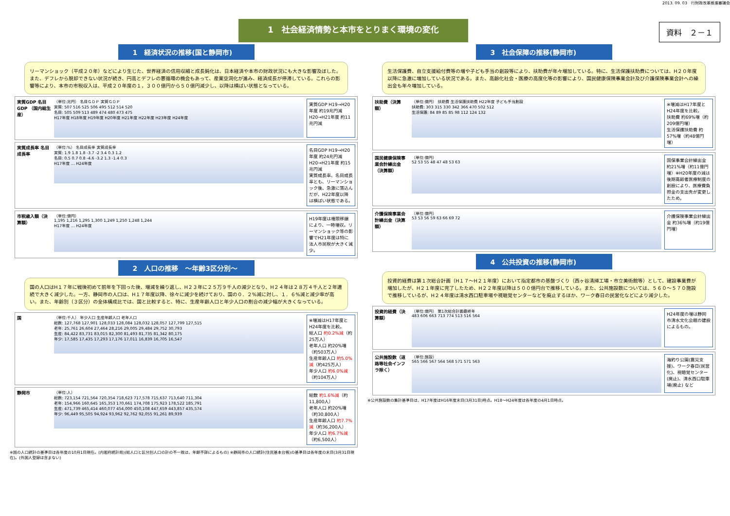2013. 09. 03　行財政改革推進審議会
1　社会経済情勢と本市をとりまく環境の変化
資料　２－１
1　経済状況の推移(国と静岡市)
リーマンショック（平成２０年）などにより生じた、世界経済の信用収縮と成長鈍化は、日本経済や本市の財政状況にも大きな影響及ぼした。また、デフレから脱却できない状況が続き、円高とデフレの悪循環の機会もあって、産業空洞化が進み、経済成長が停滞している。これらの影響等により、本市の市税収入は、平成２０年度の１，３００億円から５０億円減少し、以降は横ばい状態となっている。
実質GDP 名目GDP （国内総生産）
（単位:兆円） 名目ＧＤＰ 実質ＧＤＰ
実質: 507 516 525 506 495 512 514 520
名目: 505 509 513 489 474 480 473 475
H17年度 H18年度 H19年度 H20年度 H21年度 H22年度 H23年度 H24年度
実質GDP H19→H20年度 約19兆円減 H20→H21年度 約11兆円減
実質成長率 名目成長率
（単位:%） 名目成長率 実質成長率
実質: 1.9 1.8 1.8 -3.7 -2 3.4 0.3 1.2
名目: 0.5 0.7 0.8 -4.6 -3.2 1.3 -1.4 0.3
H17年度 … H24年度
名目GDP H19→H20年度 約24兆円減 H20→H21年度 約15兆円減
実質成長率、名目成長率とも、リーマンショック後、急激に落込んだが、H22年度以降は横ばい状態である。
市税歳入額（決算額）
（単位:億円）
1,195 1,216 1,295 1,300 1,249 1,250 1,248 1,244
H17年度 … H24年度
H19年度は権限移譲により、一時増収。リーマンショック等の影響でH21年度は特に法人市民税が大きく減少。
2　人口の推移　～年齢3区分別～
国の人口はH１７年に戦後初めて前年を下回った後、増減を繰り返し、H２３年に２５万９千人の減少となり、H２４年は２８万４千人と２年連続で大きく減少した。一方、静岡市の人口は、H１７年度以降、徐々に減少を続けており、国の０．２%減に対し、１．６%減と減少率が高い。また、年齢別（３区分）の全体構成比では、国と比較すると、特に、生産年齢人口と年少人口の割合の減少幅が大きくなっている。
国
（単位:千人） 年少人口 生産年齢人口 老年人口
総数: 127,768 127,901 128,033 128,084 128,032 128,057 127,799 127,515
老年: 25,761 26,604 27,464 28,216 29,005 29,484 29,752 30,793
生産: 84,422 83,731 83,015 82,300 81,493 81,735 81,342 80,175
年少: 17,585 17,435 17,293 17,176 17,011 16,839 16,705 16,547
※増減はH17年度とH24年度を比較。
総人口 約0.2%減（約25万人）
老年人口 約20%増（約503万人）
生産年齢人口 約5.0%減（約425万人）
年少人口 約6.0%減（約104万人）
静岡市
（単位:人）
総数: 723,154 721,564 720,354 718,623 717,578 715,637 713,640 711,304
老年: 154,966 160,645 165,353 170,661 174,708 175,923 178,522 185,791
生産: 471,739 465,414 460,077 454,000 450,108 447,659 443,857 435,574
年少: 96,449 95,505 94,924 93,962 92,762 92,055 91,261 89,939
総数 約1.6%減（約11,800人）
老年人口 約20%増（約30,800人）
生産年齢人口 約7.7%減（約36,200人）
年少人口 約6.7%減（約6,500人）
※国の人口統計の基準日は各年度の10月1日現在。(内閣府統計局)(総人口と区分別人口の計の不一致は、年齢不詳によるもの) ※静岡市の人口統計(住民基本台帳)の基準日は各年度の末日(3月31日現在)。(外国人登録は含まない)
3　社会保障の推移(静岡市)
生活保護費、自立支援給付費等の増や子ども手当の創設等により、扶助費が年々増加している。特に、生活保護扶助費については、H２０年度以降に急激に増加している状況である。また、高齢化社会・医療の高度化等の影響により、国民健康保険事業会計及び介護保険事業会計への繰出金も年々増加している。
扶助費（決算額）
（単位:億円） 扶助費 生活保護扶助費 H22年度 子ども手当創設
扶助費: 303 315 330 342 366 470 502 512
生活保護: 84 89 85 85 98 112 124 132
※増減はH17年度とH24年度を比較。
扶助費 約69%増（約209億円増）
生活保護扶助費 約57%増（約48億円増）
国民健康保険事業会計繰出金（決算額）
（単位:億円）
52 53 55 48 47 48 53 63
国保事業会計繰出金 約21%増（約11億円増）※H20年度の減は後期高齢者医療制度の創設により、医療費負担金の支出先が変更したため。
介護保険事業会計繰出金（決算額）
（単位:億円）
53 53 56 59 63 66 69 72
介護保険事業会計繰出金 約36%増（約19億円増）
4　公共投資の推移(静岡市)
投資的経費は第１次総合計画（H１７～H２１年度）において指定都市の基盤づくり（西ヶ谷清掃工場・市立美術館等）として、建設事業費が増加したが、H２１年度に完了したため、H２２年度以降は５００億円台で推移している。また、公共施設数については、５６０～５７０施設で推移しているが、H２４年度は清水西口駐車場や視聴覚センターなどを廃止するほか、ワーク春日の民営化などにより減少した。
投資的経費（決算額）
（単位:億円） 第1次総合計画最終年
483 606 663 713 774 513 516 564
H24年度の増は静岡市清水文化会館の建設によるもの。
公共施設数（道路等社会インフラ除く）
（単位:施設）
565 566 567 564 568 571 571 563
海釣り公園(震災支援)、ワーク春日(民営化)、視聴覚センター(廃止)、清水西口駐車場(廃止) など
※公共施設数の集計基準日は、H17年度はH16年度末日(3月31日)時点。H18～H24年度は各年度の4月1日時点。